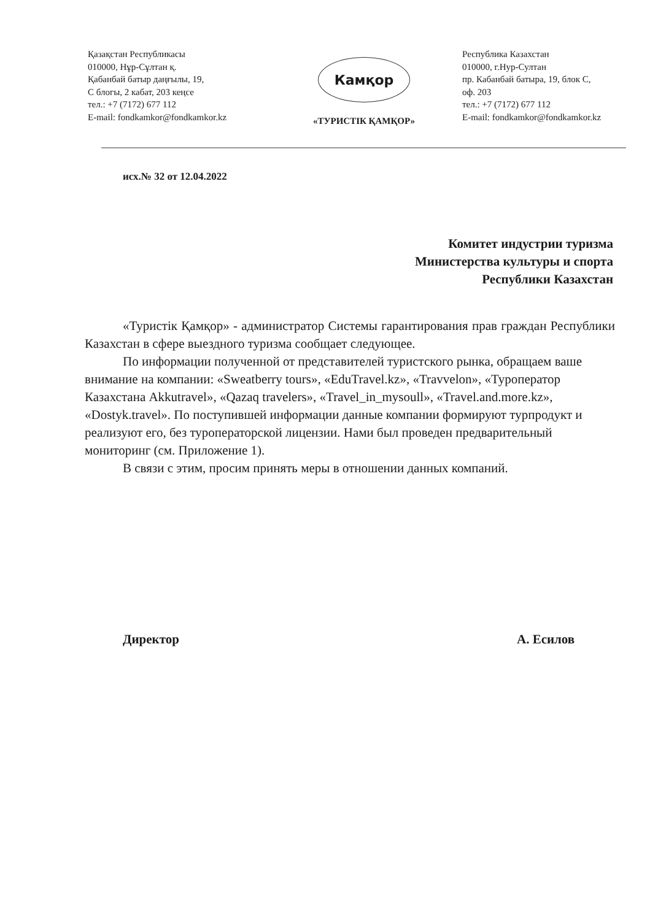Қазақстан Республикасы
010000, Нұр-Сұлтан қ.
Қабанбай батыр даңғылы, 19,
С блогы, 2 кабат, 203 кеңсе
тел.: +7 (7172) 677 112
E-mail: fondkamkor@fondkamkor.kz
Камқор
«ТУРИСТІК ҚАМҚОР»
Республика Казахстан
010000, г.Нур-Султан
пр. Кабанбай батыра, 19, блок С,
оф. 203
тел.: +7 (7172) 677 112
E-mail: fondkamkor@fondkamkor.kz
исх.№ 32 от 12.04.2022
Комитет индустрии туризма
Министерства культуры и спорта
Республики Казахстан
«Туристік Қамқор» - администратор Системы гарантирования прав граждан Республики Казахстан в сфере выездного туризма сообщает следующее.
По информации полученной от представителей туристского рынка, обращаем ваше внимание на компании: «Sweatberry tours», «EduTravel.kz», «Travvelon», «Туроператор Казахстана Akkutravel», «Qazaq travelers», «Travel_in_mysoull», «Travel.and.more.kz», «Dostyk.travel». По поступившей информации данные компании формируют турпродукт и реализуют его, без туроператорской лицензии. Нами был проведен предварительный мониторинг (см. Приложение 1).
В связи с этим, просим принять меры в отношении данных компаний.
Директор А. Есилов